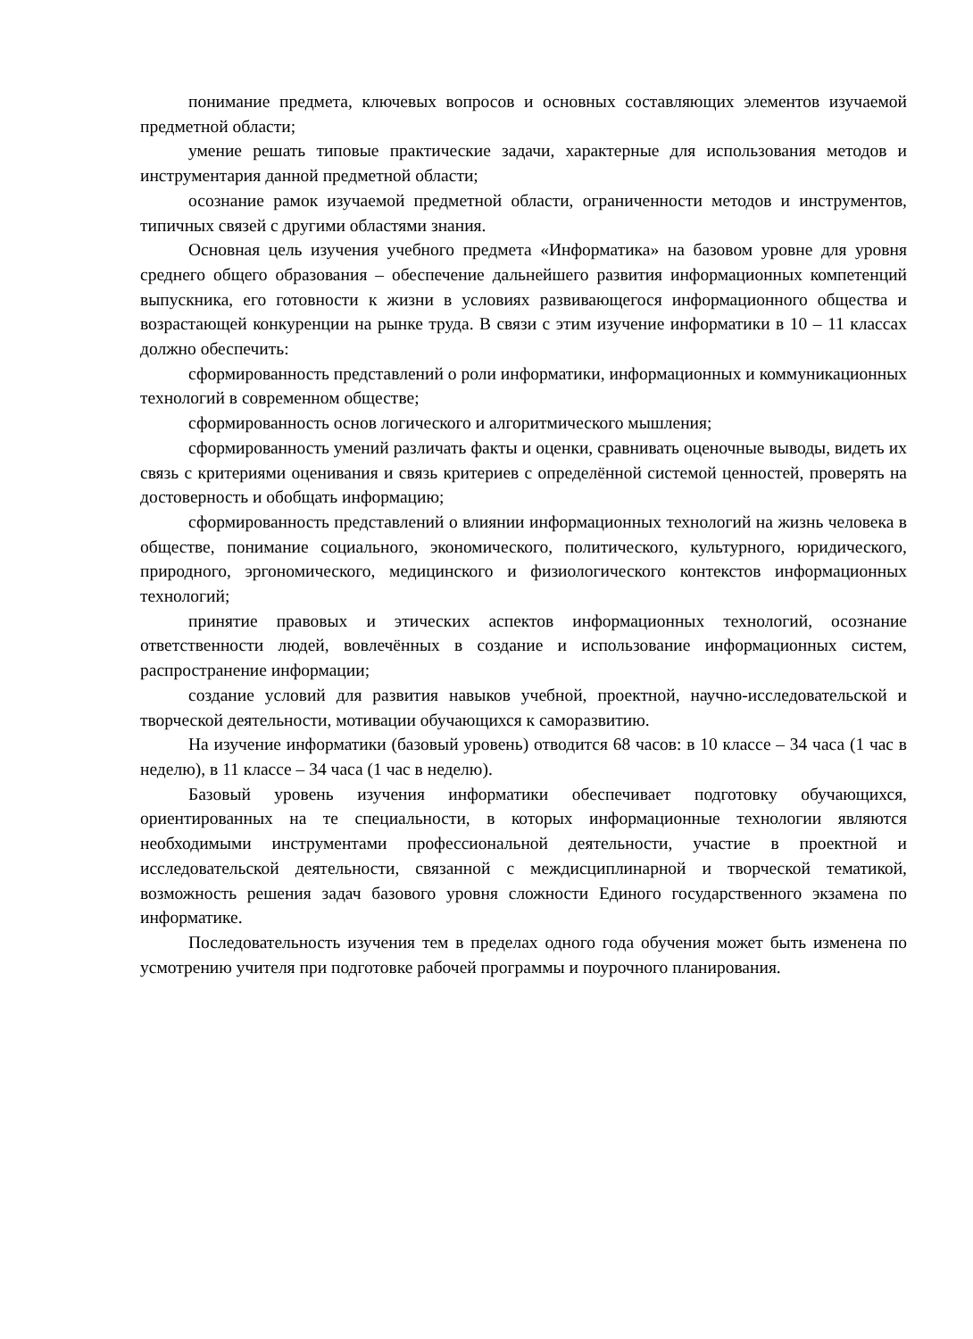понимание предмета, ключевых вопросов и основных составляющих элементов изучаемой предметной области;
умение решать типовые практические задачи, характерные для использования методов и инструментария данной предметной области;
осознание рамок изучаемой предметной области, ограниченности методов и инструментов, типичных связей с другими областями знания.
Основная цель изучения учебного предмета «Информатика» на базовом уровне для уровня среднего общего образования – обеспечение дальнейшего развития информационных компетенций выпускника, его готовности к жизни в условиях развивающегося информационного общества и возрастающей конкуренции на рынке труда. В связи с этим изучение информатики в 10 – 11 классах должно обеспечить:
сформированность представлений о роли информатики, информационных и коммуникационных технологий в современном обществе;
сформированность основ логического и алгоритмического мышления;
сформированность умений различать факты и оценки, сравнивать оценочные выводы, видеть их связь с критериями оценивания и связь критериев с определённой системой ценностей, проверять на достоверность и обобщать информацию;
сформированность представлений о влиянии информационных технологий на жизнь человека в обществе, понимание социального, экономического, политического, культурного, юридического, природного, эргономического, медицинского и физиологического контекстов информационных технологий;
принятие правовых и этических аспектов информационных технологий, осознание ответственности людей, вовлечённых в создание и использование информационных систем, распространение информации;
создание условий для развития навыков учебной, проектной, научно-исследовательской и творческой деятельности, мотивации обучающихся к саморазвитию.
На изучение информатики (базовый уровень) отводится 68 часов: в 10 классе – 34 часа (1 час в неделю), в 11 классе – 34 часа (1 час в неделю).
Базовый уровень изучения информатики обеспечивает подготовку обучающихся, ориентированных на те специальности, в которых информационные технологии являются необходимыми инструментами профессиональной деятельности, участие в проектной и исследовательской деятельности, связанной с междисциплинарной и творческой тематикой, возможность решения задач базового уровня сложности Единого государственного экзамена по информатике.
Последовательность изучения тем в пределах одного года обучения может быть изменена по усмотрению учителя при подготовке рабочей программы и поурочного планирования.